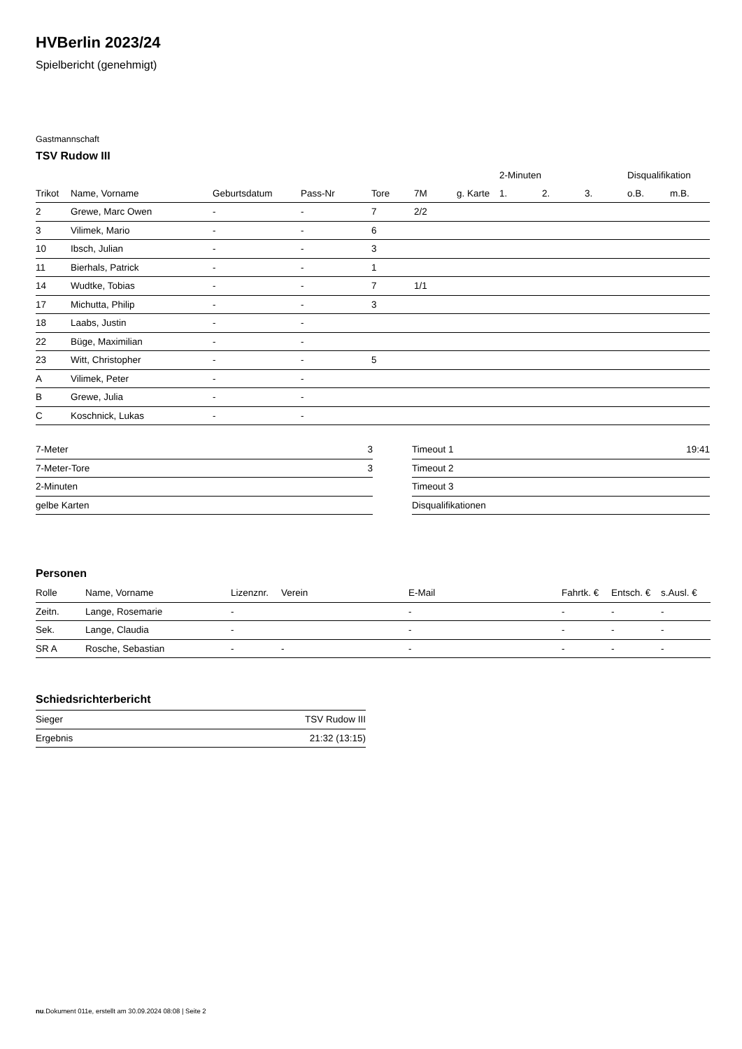HVBerlin 2023/24
Spielbericht (genehmigt)
Gastmannschaft
TSV Rudow III
| | | | | | | | 2-Minuten | | | Disqualifikation | |
| --- | --- | --- | --- | --- | --- | --- | --- | --- | --- | --- | --- |
| Trikot | Name, Vorname | Geburtsdatum | Pass-Nr | Tore | 7M | g. Karte | 1. | 2. | 3. | o.B. | m.B. |
| 2 | Grewe, Marc Owen | - | - | 7 | 2/2 | | | | | | |
| 3 | Vilimek, Mario | - | - | 6 | | | | | | | |
| 10 | Ibsch, Julian | - | - | 3 | | | | | | | |
| 11 | Bierhals, Patrick | - | - | 1 | | | | | | | |
| 14 | Wudtke, Tobias | - | - | 7 | 1/1 | | | | | | |
| 17 | Michutta, Philip | - | - | 3 | | | | | | | |
| 18 | Laabs, Justin | - | - | | | | | | | | |
| 22 | Büge, Maximilian | - | - | | | | | | | | |
| 23 | Witt, Christopher | - | - | 5 | | | | | | | |
| A | Vilimek, Peter | - | - | | | | | | | | |
| B | Grewe, Julia | - | - | | | | | | | | |
| C | Koschnick, Lukas | - | - | | | | | | | | |
| 7-Meter | 3 |
| 7-Meter-Tore | 3 |
| 2-Minuten | |
| gelbe Karten | |
| Timeout 1 | 19:41 |
| Timeout 2 | |
| Timeout 3 | |
| Disqualifikationen | |
Personen
| Rolle | Name, Vorname | Lizenznr. | Verein | E-Mail | Fahrtk. € | Entsch. € | s.Ausl. € |
| --- | --- | --- | --- | --- | --- | --- | --- |
| Zeitn. | Lange, Rosemarie | - | | - | - | - | - |
| Sek. | Lange, Claudia | - | | - | - | - | - |
| SR A | Rosche, Sebastian | - | - | - | - | - | - |
Schiedsrichterbericht
| Sieger | TSV Rudow III |
| Ergebnis | 21:32 (13:15) |
nu.Dokument 011e, erstellt am 30.09.2024 08:08 | Seite 2